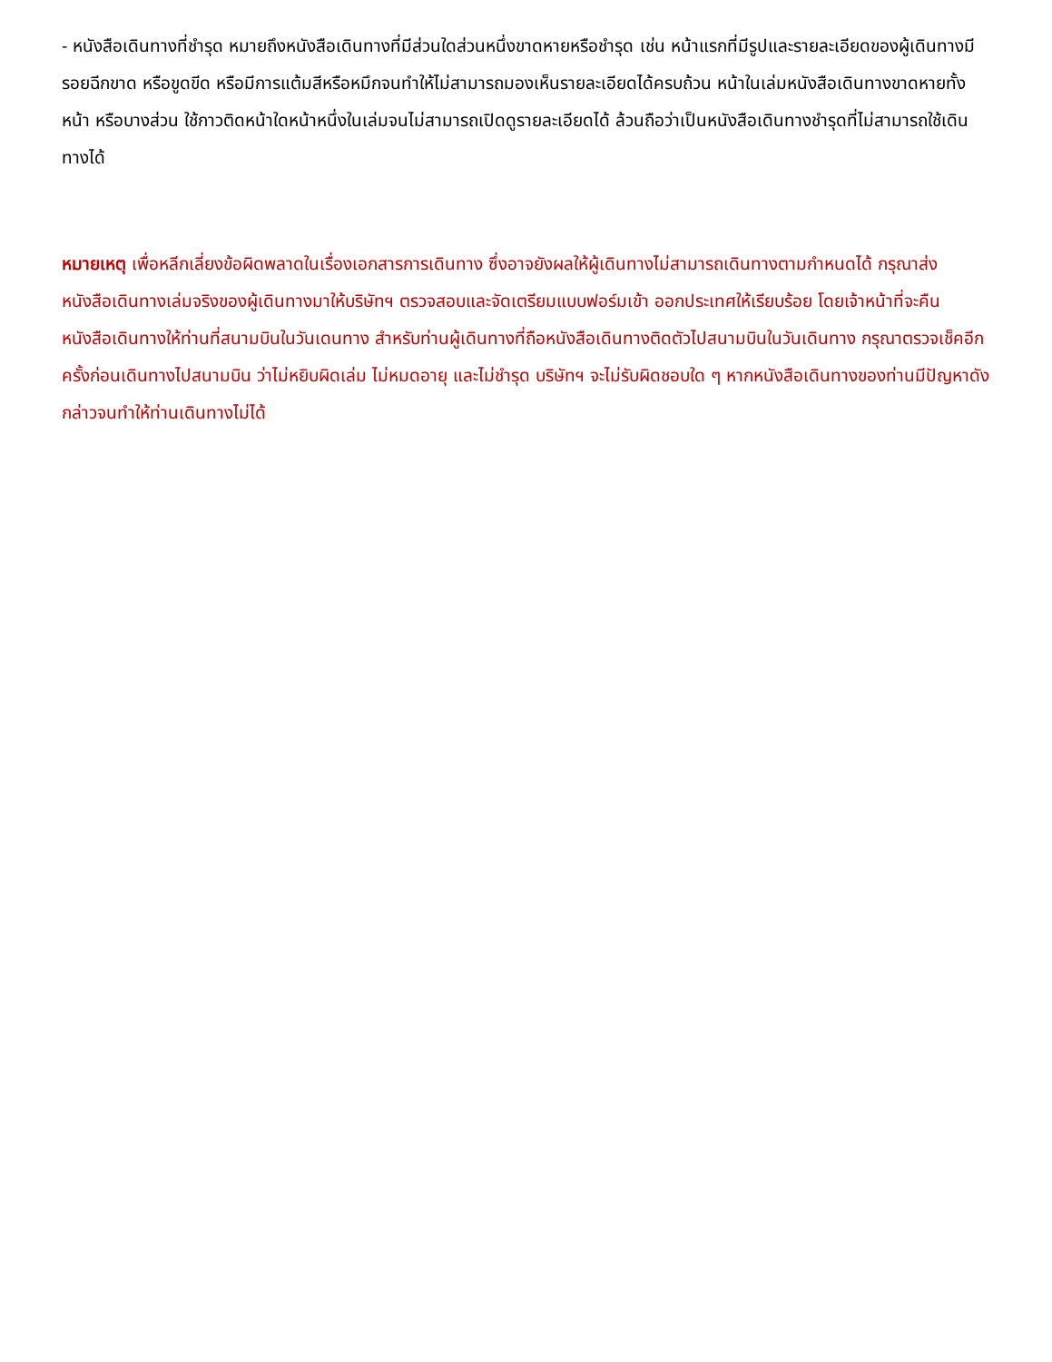- หนังสือเดินทางที่ชำรุด หมายถึงหนังสือเดินทางที่มีส่วนใดส่วนหนึ่งขาดหายหรือชำรุด เช่น หน้าแรกที่มีรูปและรายละเอียดของผู้เดินทางมีรอยฉีกขาด หรือขูดขีด หรือมีการแต้มสีหรือหมึกจนทำให้ไม่สามารถมองเห็นรายละเอียดได้ครบถ้วน หน้าในเล่มหนังสือเดินทางขาดหายทั้งหน้า หรือบางส่วน ใช้กาวติดหน้าใดหน้าหนึ่งในเล่มจนไม่สามารถเปิดดูรายละเอียดได้ ล้วนถือว่าเป็นหนังสือเดินทางชำรุดที่ไม่สามารถใช้เดินทางได้
หมายเหตุ เพื่อหลีกเลี่ยงข้อผิดพลาดในเรื่องเอกสารการเดินทาง ซึ่งอาจยังผลให้ผู้เดินทางไม่สามารถเดินทางตามกำหนดได้ กรุณาส่งหนังสือเดินทางเล่มจริงของผู้เดินทางมาให้บริษัทฯ ตรวจสอบและจัดเตรียมแบบฟอร์มเข้า ออกประเทศให้เรียบร้อย โดยเจ้าหน้าที่จะคืนหนังสือเดินทางให้ท่านที่สนามบินในวันเดนทาง สำหรับท่านผู้เดินทางที่ถือหนังสือเดินทางติดตัวไปสนามบินในวันเดินทาง กรุณาตรวจเช็คอีกครั้งก่อนเดินทางไปสนามบิน ว่าไม่หยิบผิดเล่ม ไม่หมดอายุ และไม่ชำรุด บริษัทฯ จะไม่รับผิดชอบใด ๆ หากหนังสือเดินทางของท่านมีปัญหาดังกล่าวจนทำให้ท่านเดินทางไม่ได้